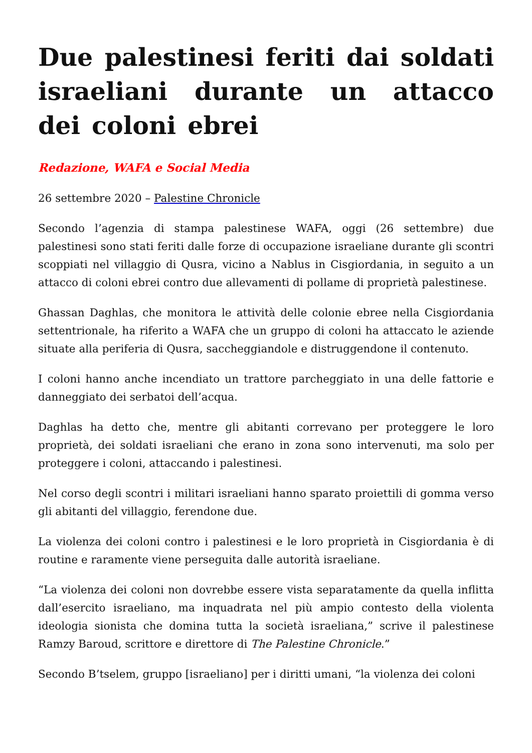Due palestinesi feriti dai soldati israeliani durante un attacco dei coloni ebrei
Redazione, WAFA e Social Media
26 settembre 2020 – Palestine Chronicle
Secondo l’agenzia di stampa palestinese WAFA, oggi (26 settembre) due palestinesi sono stati feriti dalle forze di occupazione israeliane durante gli scontri scoppiati nel villaggio di Qusra, vicino a Nablus in Cisgiordania, in seguito a un attacco di coloni ebrei contro due allevamenti di pollame di proprietà palestinese.
Ghassan Daghlas, che monitora le attività delle colonie ebree nella Cisgiordania settentrionale, ha riferito a WAFA che un gruppo di coloni ha attaccato le aziende situate alla periferia di Qusra, saccheggiandole e distruggendone il contenuto.
I coloni hanno anche incendiato un trattore parcheggiato in una delle fattorie e danneggiato dei serbatoi dell’acqua.
Daghlas ha detto che, mentre gli abitanti correvano per proteggere le loro proprietà, dei soldati israeliani che erano in zona sono intervenuti, ma solo per proteggere i coloni, attaccando i palestinesi.
Nel corso degli scontri i militari israeliani hanno sparato proiettili di gomma verso gli abitanti del villaggio, ferendone due.
La violenza dei coloni contro i palestinesi e le loro proprietà in Cisgiordania è di routine e raramente viene perseguita dalle autorità israeliane.
“La violenza dei coloni non dovrebbe essere vista separatamente da quella inflitta dall’esercito israeliano, ma inquadrata nel più ampio contesto della violenta ideologia sionista che domina tutta la società israeliana,” scrive il palestinese Ramzy Baroud, scrittore e direttore di The Palestine Chronicle.”
Secondo B’tselem, gruppo [israeliano] per i diritti umani, “la violenza dei coloni